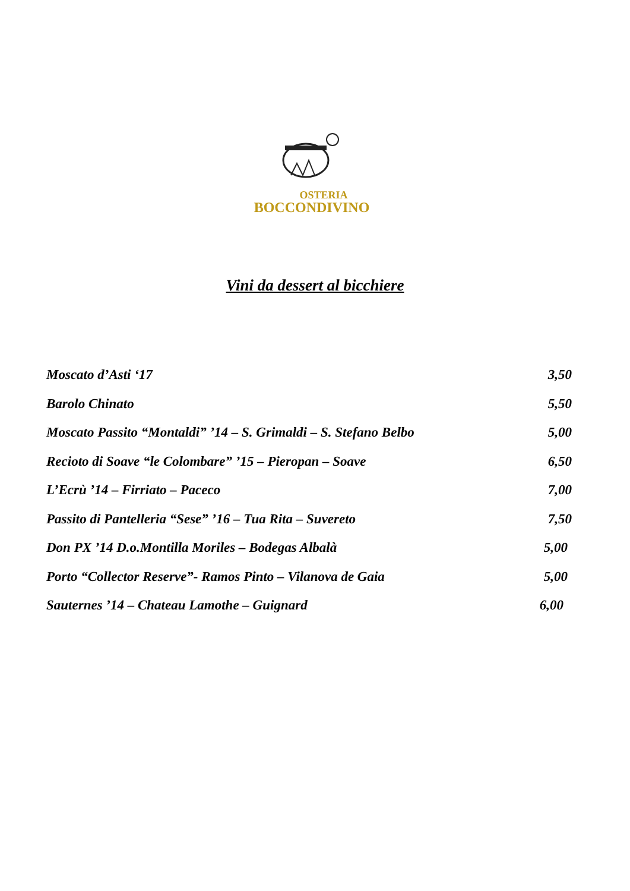OSTERIA
BOCCONDIVINO
Vini da dessert al bicchiere
Moscato d’Asti ‘17 3,50
Barolo Chinato 5,50
Moscato Passito “Montaldi” ’14 – S. Grimaldi – S. Stefano Belbo 5,00
Recioto di Soave “le Colombare” ’15 – Pieropan – Soave 6,50
L’Ecrù ’14 – Firriato – Paceco 7,00
Passito di Pantelleria “Sese” ’16 – Tua Rita – Suvereto 7,50
Don PX ’14 D.o.Montilla Moriles – Bodegas Albalà 5,00
Porto “Collector Reserve”- Ramos Pinto – Vilanova de Gaia 5,00
Sauternes ’14 – Chateau Lamothe – Guignard 6,00